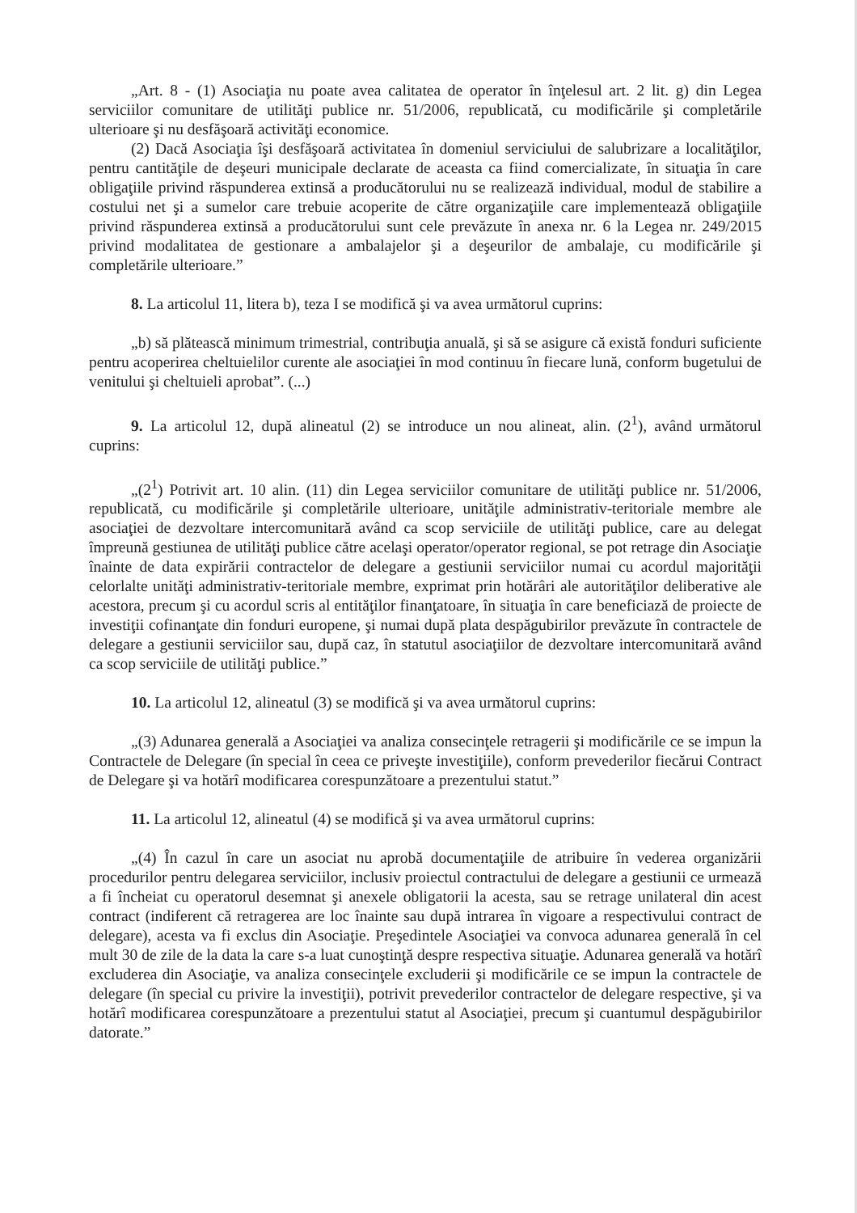„Art. 8 - (1) Asociaţia nu poate avea calitatea de operator în înţelesul art. 2 lit. g) din Legea serviciilor comunitare de utilităţi publice nr. 51/2006, republicată, cu modificările şi completările ulterioare şi nu desfăşoară activităţi economice.
(2) Dacă Asociaţia îşi desfăşoară activitatea în domeniul serviciului de salubrizare a localităţilor, pentru cantităţile de deşeuri municipale declarate de aceasta ca fiind comercializate, în situaţia în care obligaţiile privind răspunderea extinsă a producătorului nu se realizează individual, modul de stabilire a costului net şi a sumelor care trebuie acoperite de către organizaţiile care implementează obligaţiile privind răspunderea extinsă a producătorului sunt cele prevăzute în anexa nr. 6 la Legea nr. 249/2015 privind modalitatea de gestionare a ambalajelor şi a deşeurilor de ambalaje, cu modificările şi completările ulterioare.”
8. La articolul 11, litera b), teza I se modifică şi va avea următorul cuprins:
„b) să plătească minimum trimestrial, contribuţia anuală, şi să se asigure că există fonduri suficiente pentru acoperirea cheltuielilor curente ale asociaţiei în mod continuu în fiecare lună, conform bugetului de venitului şi cheltuieli aprobat”. (...)
9. La articolul 12, după alineatul (2) se introduce un nou alineat, alin. (2<sup>1</sup>), având următorul cuprins:
„(2<sup>1</sup>) Potrivit art. 10 alin. (11) din Legea serviciilor comunitare de utilităţi publice nr. 51/2006, republicată, cu modificările şi completările ulterioare, unităţile administrativ-teritoriale membre ale asociaţiei de dezvoltare intercomunitară având ca scop serviciile de utilităţi publice, care au delegat împreună gestiunea de utilităţi publice către acelaşi operator/operator regional, se pot retrage din Asociaţie înainte de data expirării contractelor de delegare a gestiunii serviciilor numai cu acordul majorităţii celorlalte unităţi administrativ-teritoriale membre, exprimat prin hotărâri ale autorităţilor deliberative ale acestora, precum şi cu acordul scris al entităţilor finanţatoare, în situaţia în care beneficiază de proiecte de investiţii cofinanţate din fonduri europene, şi numai după plata despăgubirilor prevăzute în contractele de delegare a gestiunii serviciilor sau, după caz, în statutul asociaţiilor de dezvoltare intercomunitară având ca scop serviciile de utilităţi publice.”
10. La articolul 12, alineatul (3) se modifică şi va avea următorul cuprins:
„(3) Adunarea generală a Asociaţiei va analiza consecinţele retragerii şi modificările ce se impun la Contractele de Delegare (în special în ceea ce priveşte investiţiile), conform prevederilor fiecărui Contract de Delegare şi va hotărî modificarea corespunzătoare a prezentului statut.”
11. La articolul 12, alineatul (4) se modifică şi va avea următorul cuprins:
„(4) În cazul în care un asociat nu aprobă documentaţiile de atribuire în vederea organizării procedurilor pentru delegarea serviciilor, inclusiv proiectul contractului de delegare a gestiunii ce urmează a fi încheiat cu operatorul desemnat şi anexele obligatorii la acesta, sau se retrage unilateral din acest contract (indiferent că retragerea are loc înainte sau după intrarea în vigoare a respectivului contract de delegare), acesta va fi exclus din Asociaţie. Preşedintele Asociaţiei va convoca adunarea generală în cel mult 30 de zile de la data la care s-a luat cunoştinţă despre respectiva situaţie. Adunarea generală va hotărî excluderea din Asociaţie, va analiza consecinţele excluderii şi modificările ce se impun la contractele de delegare (în special cu privire la investiţii), potrivit prevederilor contractelor de delegare respective, şi va hotărî modificarea corespunzătoare a prezentului statut al Asociaţiei, precum şi cuantumul despăgubirilor datorate.”